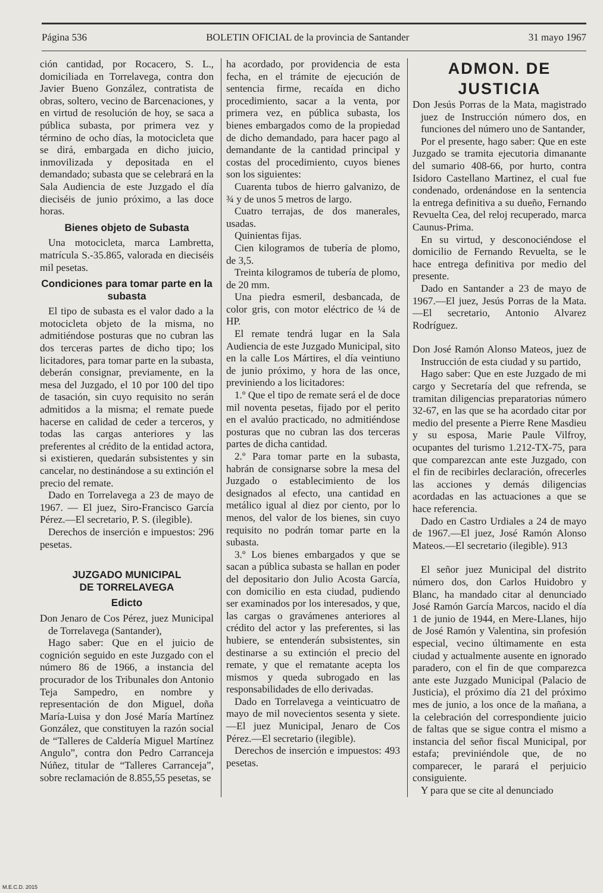Página 536 BOLETIN OFICIAL de la provincia de Santander 31 mayo 1967
ción cantidad, por Rocacero, S. L., domiciliada en Torrelavega, contra don Javier Bueno González, contratista de obras, soltero, vecino de Barcenaciones, y en virtud de resolución de hoy, se saca a pública subasta, por primera vez y término de ocho días, la motocicleta que se dirá, embargada en dicho juicio, inmovilizada y depositada en el demandado; subasta que se celebrará en la Sala Audiencia de este Juzgado el día dieciséis de junio próximo, a las doce horas.
Bienes objeto de Subasta
Una motocicleta, marca Lambretta, matrícula S.-35.865, valorada en dieciséis mil pesetas.
Condiciones para tomar parte en la subasta
El tipo de subasta es el valor dado a la motocicleta objeto de la misma, no admitiéndose posturas que no cubran las dos terceras partes de dicho tipo; los licitadores, para tomar parte en la subasta, deberán consignar, previamente, en la mesa del Juzgado, el 10 por 100 del tipo de tasación, sin cuyo requisito no serán admitidos a la misma; el remate puede hacerse en calidad de ceder a terceros, y todas las cargas anteriores y las preferentes al crédito de la entidad actora, si existieren, quedarán subsistentes y sin cancelar, no destinándose a su extinción el precio del remate.
Dado en Torrelavega a 23 de mayo de 1967. — El juez, Siro-Francisco García Pérez.—El secretario, P. S. (ilegible).
Derechos de inserción e impuestos: 296 pesetas.
JUZGADO MUNICIPAL
DE TORRELAVEGA
Edicto
Don Jenaro de Cos Pérez, juez Municipal de Torrelavega (Santander),
Hago saber: Que en el juicio de cognición seguido en este Juzgado con el número 86 de 1966, a instancia del procurador de los Tribunales don Antonio Teja Sampedro, en nombre y representación de don Miguel, doña María-Luisa y don José María Martínez González, que constituyen la razón social de “Talleres de Caldería Miguel Martínez Angulo”, contra don Pedro Carranceja Núñez, titular de “Talleres Carranceja”, sobre reclamación de 8.855,55 pesetas, se
ha acordado, por providencia de esta fecha, en el trámite de ejecución de sentencia firme, recaída en dicho procedimiento, sacar a la venta, por primera vez, en pública subasta, los bienes embargados como de la propiedad de dicho demandado, para hacer pago al demandante de la cantidad principal y costas del procedimiento, cuyos bienes son los siguientes:
Cuarenta tubos de hierro galvanizo, de ¾ y de unos 5 metros de largo.
Cuatro terrajas, de dos manerales, usadas.
Quinientas fijas.
Cien kilogramos de tubería de plomo, de 3,5.
Treinta kilogramos de tubería de plomo, de 20 mm.
Una piedra esmeril, desbancada, de color gris, con motor eléctrico de ¼ de HP.
El remate tendrá lugar en la Sala Audiencia de este Juzgado Municipal, sito en la calle Los Mártires, el día veintiuno de junio próximo, y hora de las once, previniendo a los licitadores:
1.º Que el tipo de remate será el de doce mil noventa pesetas, fijado por el perito en el avalúo practicado, no admitiéndose posturas que no cubran las dos terceras partes de dicha cantidad.
2.º Para tomar parte en la subasta, habrán de consignarse sobre la mesa del Juzgado o establecimiento de los designados al efecto, una cantidad en metálico igual al diez por ciento, por lo menos, del valor de los bienes, sin cuyo requisito no podrán tomar parte en la subasta.
3.º Los bienes embargados y que se sacan a pública subasta se hallan en poder del depositario don Julio Acosta García, con domicilio en esta ciudad, pudiendo ser examinados por los interesados, y que, las cargas o gravámenes anteriores al crédito del actor y las preferentes, si las hubiere, se entenderán subsistentes, sin destinarse a su extinción el precio del remate, y que el rematante acepta los mismos y queda subrogado en las responsabilidades de ello derivadas.
Dado en Torrelavega a veinticuatro de mayo de mil novecientos sesenta y siete.—El juez Municipal, Jenaro de Cos Pérez.—El secretario (ilegible).
Derechos de inserción e impuestos: 493 pesetas.
ADMON. DE JUSTICIA
Don Jesús Porras de la Mata, magistrado juez de Instrucción número dos, en funciones del número uno de Santander,
Por el presente, hago saber: Que en este Juzgado se tramita ejecutoria dimanante del sumario 408-66, por hurto, contra Isidoro Castellano Martinez, el cual fue condenado, ordenándose en la sentencia la entrega definitiva a su dueño, Fernando Revuelta Cea, del reloj recuperado, marca Caunus-Prima.
En su virtud, y desconociéndose el domicilio de Fernando Revuelta, se le hace entrega definitiva por medio del presente.
Dado en Santander a 23 de mayo de 1967.—El juez, Jesús Porras de la Mata.—El secretario, Antonio Alvarez Rodríguez.
Don José Ramón Alonso Mateos, juez de Instrucción de esta ciudad y su partido,
Hago saber: Que en este Juzgado de mi cargo y Secretaría del que refrenda, se tramitan diligencias preparatorias número 32-67, en las que se ha acordado citar por medio del presente a Pierre Rene Masdieu y su esposa, Marie Paule Vilfroy, ocupantes del turismo 1.212-TX-75, para que comparezcan ante este Juzgado, con el fin de recibirles declaración, ofrecerles las acciones y demás diligencias acordadas en las actuaciones a que se hace referencia.
Dado en Castro Urdiales a 24 de mayo de 1967.—El juez, José Ramón Alonso Mateos.—El secretario (ilegible). 913
El señor juez Municipal del distrito número dos, don Carlos Huidobro y Blanc, ha mandado citar al denunciado José Ramón García Marcos, nacido el día 1 de junio de 1944, en Mere-Llanes, hijo de José Ramón y Valentina, sin profesión especial, vecino últimamente en esta ciudad y actualmente ausente en ignorado paradero, con el fin de que comparezca ante este Juzgado Municipal (Palacio de Justicia), el próximo día 21 del próximo mes de junio, a los once de la mañana, a la celebración del correspondiente juicio de faltas que se sigue contra el mismo a instancia del señor fiscal Municipal, por estafa; previniéndole que, de no comparecer, le parará el perjuicio consiguiente.
Y para que se cite al denunciado
M.E.C.D. 2015